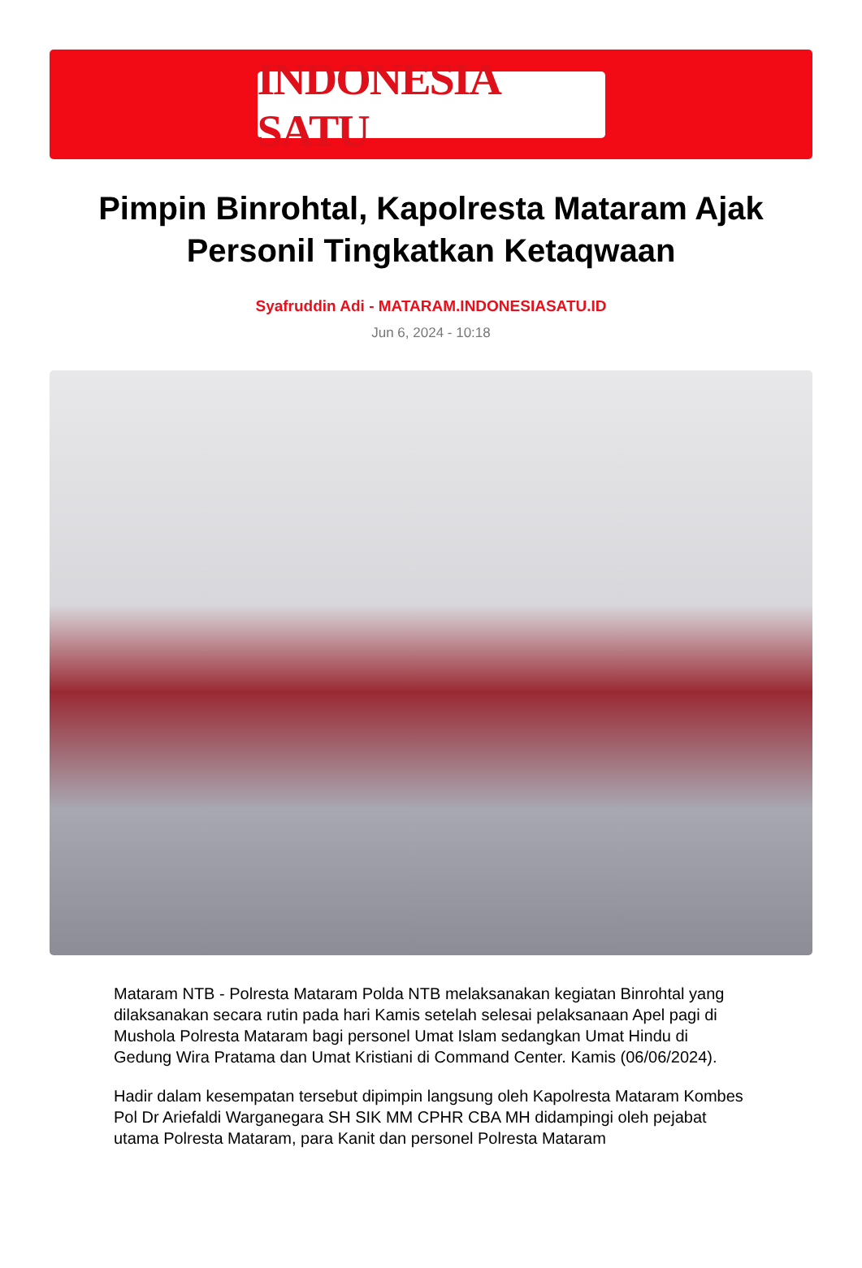INDONESIA SATU
Pimpin Binrohtal, Kapolresta Mataram Ajak Personil Tingkatkan Ketaqwaan
Syafruddin Adi - MATARAM.INDONESIASATU.ID
Jun 6, 2024 - 10:18
Mataram NTB - Polresta Mataram Polda NTB melaksanakan kegiatan Binrohtal yang dilaksanakan secara rutin pada hari Kamis setelah selesai pelaksanaan Apel pagi di Mushola Polresta Mataram bagi personel Umat Islam sedangkan Umat Hindu di Gedung Wira Pratama dan Umat Kristiani di Command Center. Kamis (06/06/2024).
Hadir dalam kesempatan tersebut dipimpin langsung oleh Kapolresta Mataram Kombes Pol Dr Ariefaldi Warganegara SH SIK MM CPHR CBA MH didampingi oleh pejabat utama Polresta Mataram, para Kanit dan personel Polresta Mataram